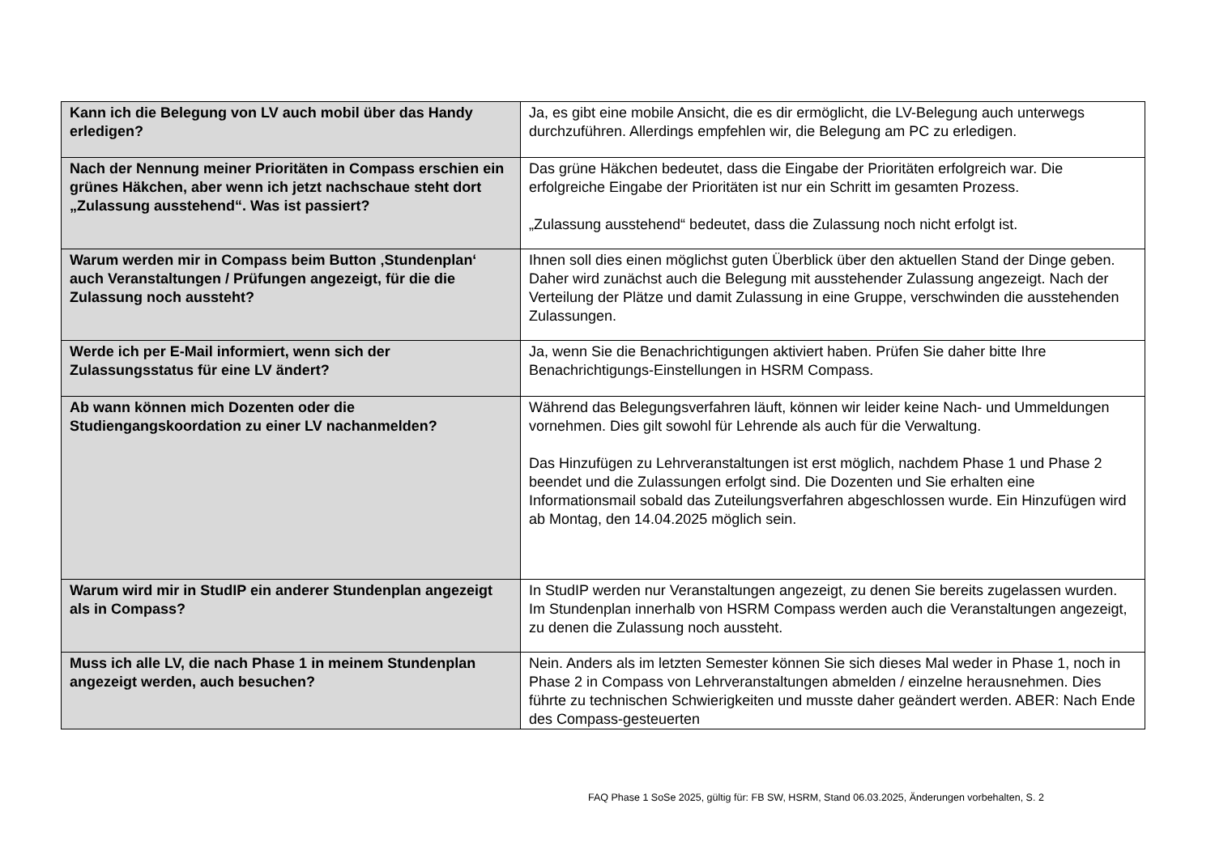| Kann ich die Belegung von LV auch mobil über das Handy erledigen? | Ja, es gibt eine mobile Ansicht, die es dir ermöglicht, die LV-Belegung auch unterwegs durchzuführen. Allerdings empfehlen wir, die Belegung am PC zu erledigen. |
| Nach der Nennung meiner Prioritäten in Compass erschien ein grünes Häkchen, aber wenn ich jetzt nachschaue steht dort „Zulassung ausstehend“. Was ist passiert? | Das grüne Häkchen bedeutet, dass die Eingabe der Prioritäten erfolgreich war. Die erfolgreiche Eingabe der Prioritäten ist nur ein Schritt im gesamten Prozess. „Zulassung ausstehend“ bedeutet, dass die Zulassung noch nicht erfolgt ist. |
| Warum werden mir in Compass beim Button ‚Stundenplan‘ auch Veranstaltungen / Prüfungen angezeigt, für die die Zulassung noch aussteht? | Ihnen soll dies einen möglichst guten Überblick über den aktuellen Stand der Dinge geben. Daher wird zunächst auch die Belegung mit ausstehender Zulassung angezeigt. Nach der Verteilung der Plätze und damit Zulassung in eine Gruppe, verschwinden die ausstehenden Zulassungen. |
| Werde ich per E-Mail informiert, wenn sich der Zulassungsstatus für eine LV ändert? | Ja, wenn Sie die Benachrichtigungen aktiviert haben. Prüfen Sie daher bitte Ihre Benachrichtigungs-Einstellungen in HSRM Compass. |
| Ab wann können mich Dozenten oder die Studiengangskoordation zu einer LV nachanmelden? | Während das Belegungsverfahren läuft, können wir leider keine Nach- und Ummeldungen vornehmen. Dies gilt sowohl für Lehrende als auch für die Verwaltung. Das Hinzufügen zu Lehrveranstaltungen ist erst möglich, nachdem Phase 1 und Phase 2 beendet und die Zulassungen erfolgt sind. Die Dozenten und Sie erhalten eine Informationsmail sobald das Zuteilungsverfahren abgeschlossen wurde. Ein Hinzufügen wird ab Montag, den 14.04.2025 möglich sein. |
| Warum wird mir in StudIP ein anderer Stundenplan angezeigt als in Compass? | In StudIP werden nur Veranstaltungen angezeigt, zu denen Sie bereits zugelassen wurden. Im Stundenplan innerhalb von HSRM Compass werden auch die Veranstaltungen angezeigt, zu denen die Zulassung noch aussteht. |
| Muss ich alle LV, die nach Phase 1 in meinem Stundenplan angezeigt werden, auch besuchen? | Nein. Anders als im letzten Semester können Sie sich dieses Mal weder in Phase 1, noch in Phase 2 in Compass von Lehrveranstaltungen abmelden / einzelne herausnehmen. Dies führte zu technischen Schwierigkeiten und musste daher geändert werden. ABER: Nach Ende des Compass-gesteuerten |
FAQ Phase 1 SoSe 2025, gültig für: FB SW, HSRM, Stand 06.03.2025, Änderungen vorbehalten, S. 2